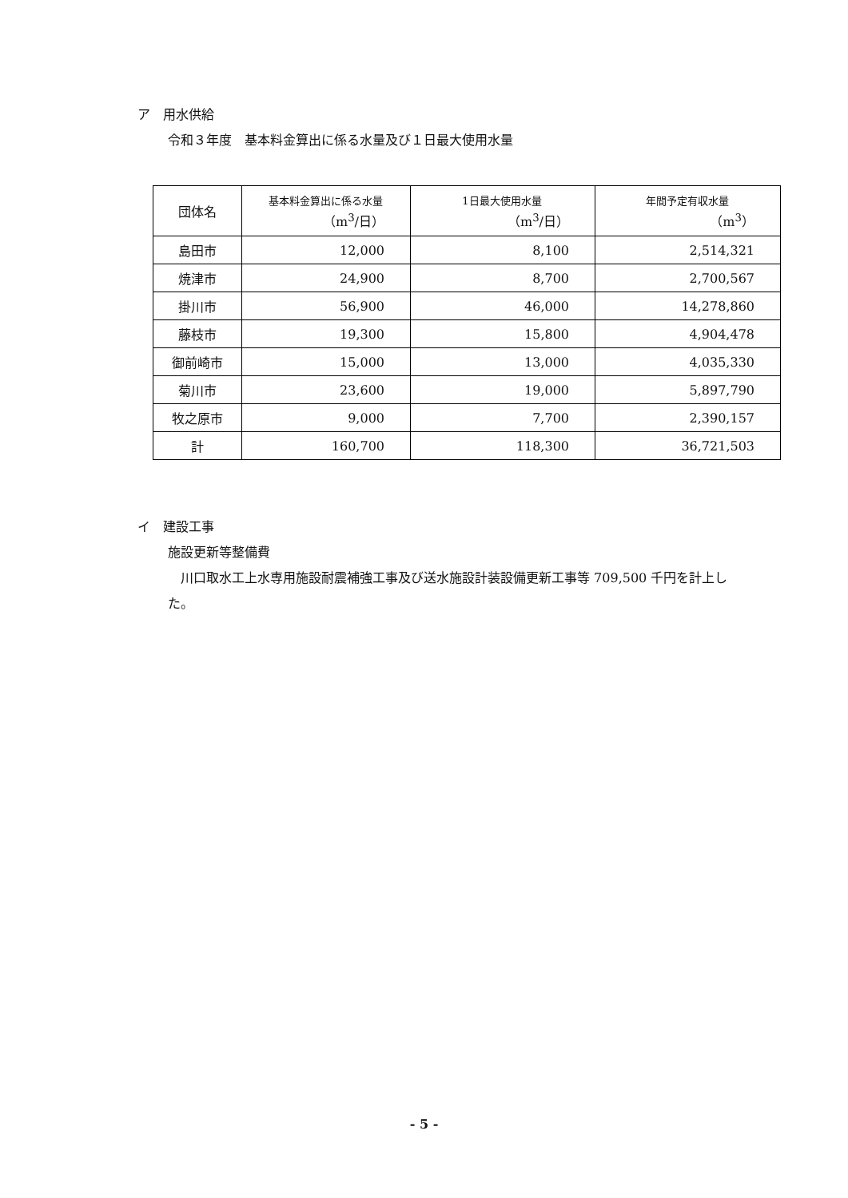ア　用水供給
令和３年度　基本料金算出に係る水量及び１日最大使用水量
| 団体名 | 基本料金算出に係る水量 （m<sup>3</sup>/日） | 1日最大使用水量 （m<sup>3</sup>/日） | 年間予定有収水量 （m<sup>3</sup>） |
| --- | --- | --- | --- |
| 島田市 | 12,000 | 8,100 | 2,514,321 |
| 焼津市 | 24,900 | 8,700 | 2,700,567 |
| 掛川市 | 56,900 | 46,000 | 14,278,860 |
| 藤枝市 | 19,300 | 15,800 | 4,904,478 |
| 御前崎市 | 15,000 | 13,000 | 4,035,330 |
| 菊川市 | 23,600 | 19,000 | 5,897,790 |
| 牧之原市 | 9,000 | 7,700 | 2,390,157 |
| 計 | 160,700 | 118,300 | 36,721,503 |
イ　建設工事
施設更新等整備費
　川口取水工上水専用施設耐震補強工事及び送水施設計装設備更新工事等 709,500 千円を計上した。
- 5 -